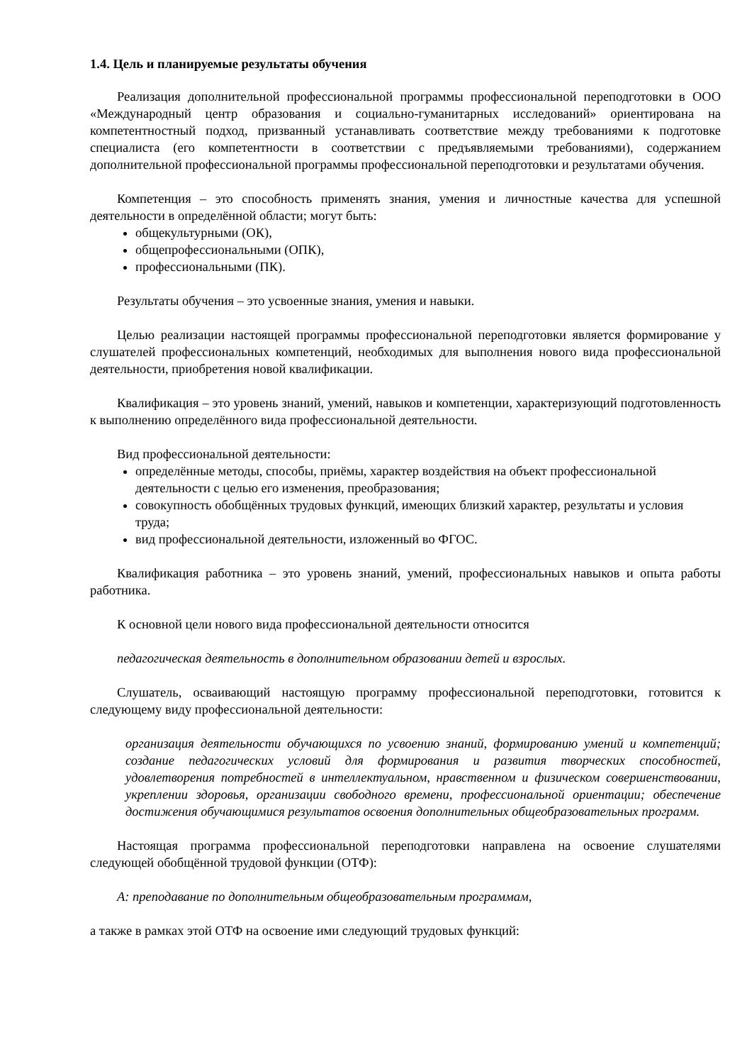1.4. Цель и планируемые результаты обучения
Реализация дополнительной профессиональной программы профессиональной переподготовки в ООО «Международный центр образования и социально-гуманитарных исследований» ориентирована на компетентностный подход, призванный устанавливать соответствие между требованиями к подготовке специалиста (его компетентности в соответствии с предъявляемыми требованиями), содержанием дополнительной профессиональной программы профессиональной переподготовки и результатами обучения.
Компетенция – это способность применять знания, умения и личностные качества для успешной деятельности в определённой области; могут быть:
общекультурными (ОК),
общепрофессиональными (ОПК),
профессиональными (ПК).
Результаты обучения – это усвоенные знания, умения и навыки.
Целью реализации настоящей программы профессиональной переподготовки является формирование у слушателей профессиональных компетенций, необходимых для выполнения нового вида профессиональной деятельности, приобретения новой квалификации.
Квалификация – это уровень знаний, умений, навыков и компетенции, характеризующий подготовленность к выполнению определённого вида профессиональной деятельности.
Вид профессиональной деятельности:
определённые методы, способы, приёмы, характер воздействия на объект профессиональной деятельности с целью его изменения, преобразования;
совокупность обобщённых трудовых функций, имеющих близкий характер, результаты и условия труда;
вид профессиональной деятельности, изложенный во ФГОС.
Квалификация работника – это уровень знаний, умений, профессиональных навыков и опыта работы работника.
К основной цели нового вида профессиональной деятельности относится
педагогическая деятельность в дополнительном образовании детей и взрослых.
Слушатель, осваивающий настоящую программу профессиональной переподготовки, готовится к следующему виду профессиональной деятельности:
организация деятельности обучающихся по усвоению знаний, формированию умений и компетенций; создание педагогических условий для формирования и развития творческих способностей, удовлетворения потребностей в интеллектуальном, нравственном и физическом совершенствовании, укреплении здоровья, организации свободного времени, профессиональной ориентации; обеспечение достижения обучающимися результатов освоения дополнительных общеобразовательных программ.
Настоящая программа профессиональной переподготовки направлена на освоение слушателями следующей обобщённой трудовой функции (ОТФ):
А: преподавание по дополнительным общеобразовательным программам,
а также в рамках этой ОТФ на освоение ими следующий трудовых функций: